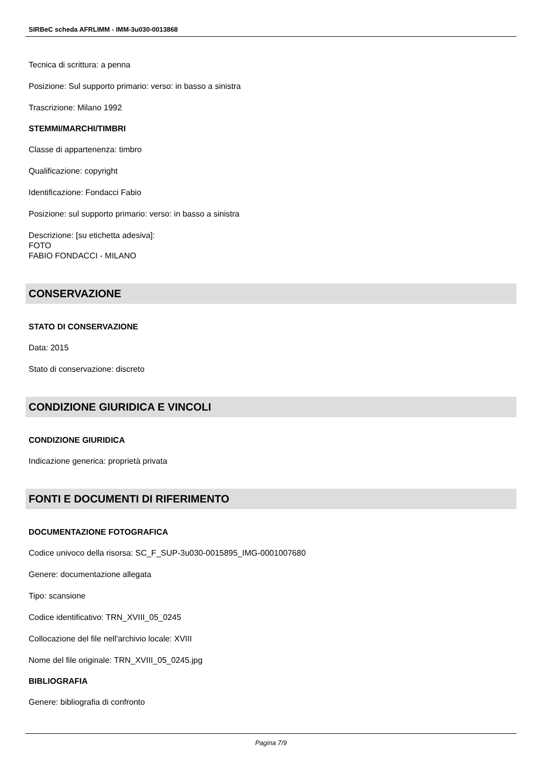SIRBeC scheda AFRLIMM - IMM-3u030-0013868
Tecnica di scrittura: a penna
Posizione: Sul supporto primario: verso: in basso a sinistra
Trascrizione: Milano 1992
STEMMI/MARCHI/TIMBRI
Classe di appartenenza: timbro
Qualificazione: copyright
Identificazione: Fondacci Fabio
Posizione: sul supporto primario: verso: in basso a sinistra
Descrizione: [su etichetta adesiva]:
FOTO
FABIO FONDACCI - MILANO
CONSERVAZIONE
STATO DI CONSERVAZIONE
Data: 2015
Stato di conservazione: discreto
CONDIZIONE GIURIDICA E VINCOLI
CONDIZIONE GIURIDICA
Indicazione generica: proprietà privata
FONTI E DOCUMENTI DI RIFERIMENTO
DOCUMENTAZIONE FOTOGRAFICA
Codice univoco della risorsa: SC_F_SUP-3u030-0015895_IMG-0001007680
Genere: documentazione allegata
Tipo: scansione
Codice identificativo: TRN_XVIII_05_0245
Collocazione del file nell'archivio locale: XVIII
Nome del file originale: TRN_XVIII_05_0245.jpg
BIBLIOGRAFIA
Genere: bibliografia di confronto
Pagina 7/9